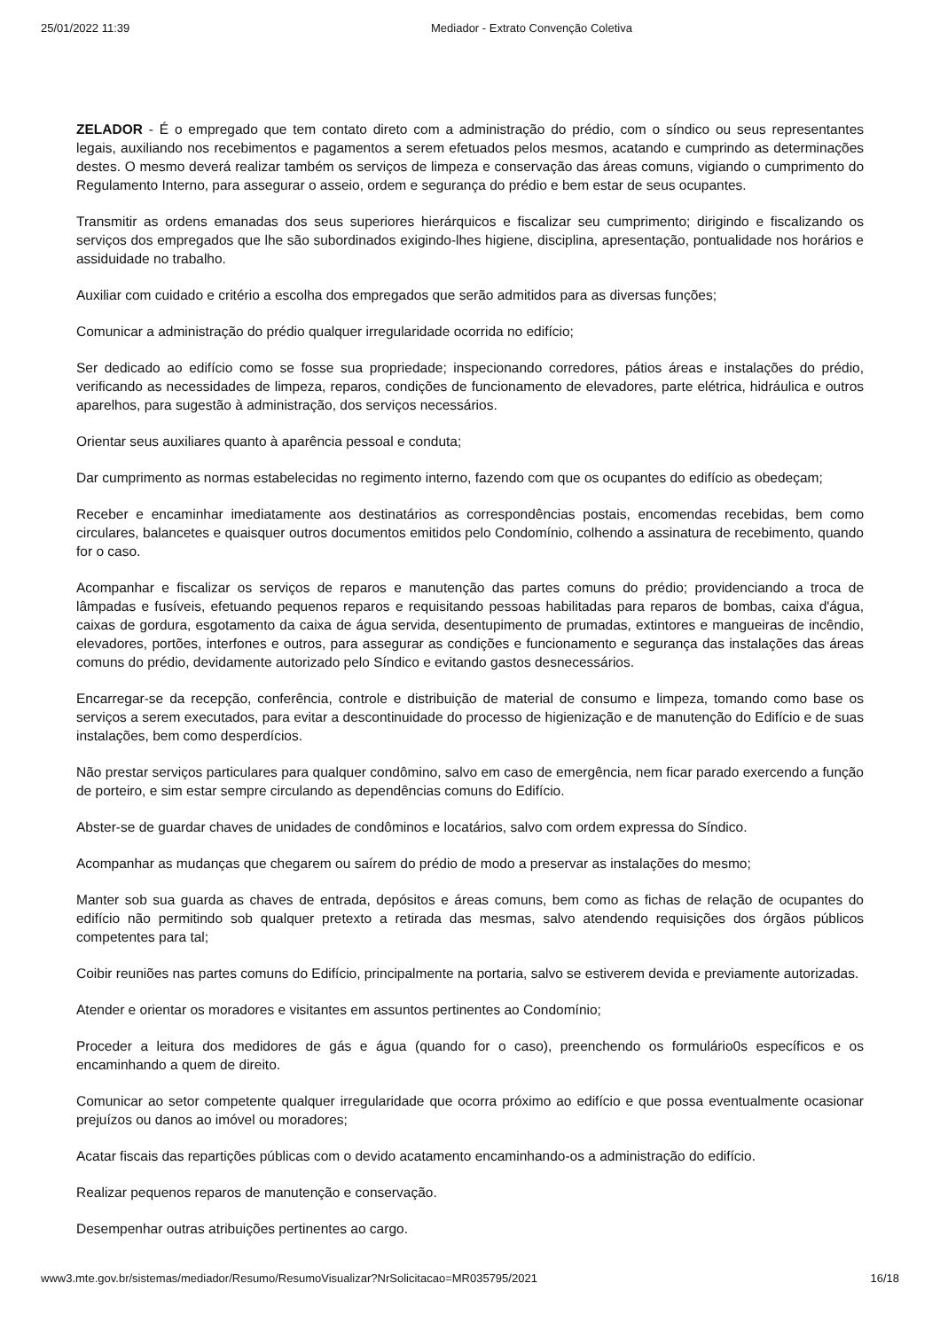25/01/2022 11:39 Mediador - Extrato Convenção Coletiva
ZELADOR - É o empregado que tem contato direto com a administração do prédio, com o síndico ou seus representantes legais, auxiliando nos recebimentos e pagamentos a serem efetuados pelos mesmos, acatando e cumprindo as determinações destes. O mesmo deverá realizar também os serviços de limpeza e conservação das áreas comuns, vigiando o cumprimento do Regulamento Interno, para assegurar o asseio, ordem e segurança do prédio e bem estar de seus ocupantes.
Transmitir as ordens emanadas dos seus superiores hierárquicos e fiscalizar seu cumprimento; dirigindo e fiscalizando os serviços dos empregados que lhe são subordinados exigindo-lhes higiene, disciplina, apresentação, pontualidade nos horários e assiduidade no trabalho.
Auxiliar com cuidado e critério a escolha dos empregados que serão admitidos para as diversas funções;
Comunicar a administração do prédio qualquer irregularidade ocorrida no edifício;
Ser dedicado ao edifício como se fosse sua propriedade; inspecionando corredores, pátios áreas e instalações do prédio, verificando as necessidades de limpeza, reparos, condições de funcionamento de elevadores, parte elétrica, hidráulica e outros aparelhos, para sugestão à administração, dos serviços necessários.
Orientar seus auxiliares quanto à aparência pessoal e conduta;
Dar cumprimento as normas estabelecidas no regimento interno, fazendo com que os ocupantes do edifício as obedeçam;
Receber e encaminhar imediatamente aos destinatários as correspondências postais, encomendas recebidas, bem como circulares, balancetes e quaisquer outros documentos emitidos pelo Condomínio, colhendo a assinatura de recebimento, quando for o caso.
Acompanhar e fiscalizar os serviços de reparos e manutenção das partes comuns do prédio; providenciando a troca de lâmpadas e fusíveis, efetuando pequenos reparos e requisitando pessoas habilitadas para reparos de bombas, caixa d'água, caixas de gordura, esgotamento da caixa de água servida, desentupimento de prumadas, extintores e mangueiras de incêndio, elevadores, portões, interfones e outros, para assegurar as condições e funcionamento e segurança das instalações das áreas comuns do prédio, devidamente autorizado pelo Síndico e evitando gastos desnecessários.
Encarregar-se da recepção, conferência, controle e distribuição de material de consumo e limpeza, tomando como base os serviços a serem executados, para evitar a descontinuidade do processo de higienização e de manutenção do Edifício e de suas instalações, bem como desperdícios.
Não prestar serviços particulares para qualquer condômino, salvo em caso de emergência, nem ficar parado exercendo a função de porteiro, e sim estar sempre circulando as dependências comuns do Edifício.
Abster-se de guardar chaves de unidades de condôminos e locatários, salvo com ordem expressa do Síndico.
Acompanhar as mudanças que chegarem ou saírem do prédio de modo a preservar as instalações do mesmo;
Manter sob sua guarda as chaves de entrada, depósitos e áreas comuns, bem como as fichas de relação de ocupantes do edifício não permitindo sob qualquer pretexto a retirada das mesmas, salvo atendendo requisições dos órgãos públicos competentes para tal;
Coibir reuniões nas partes comuns do Edifício, principalmente na portaria, salvo se estiverem devida e previamente autorizadas.
Atender e orientar os moradores e visitantes em assuntos pertinentes ao Condomínio;
Proceder a leitura dos medidores de gás e água (quando for o caso), preenchendo os formulário0s específicos e os encaminhando a quem de direito.
Comunicar ao setor competente qualquer irregularidade que ocorra próximo ao edifício e que possa eventualmente ocasionar prejuízos ou danos ao imóvel ou moradores;
Acatar fiscais das repartições públicas com o devido acatamento encaminhando-os a administração do edifício.
Realizar pequenos reparos de manutenção e conservação.
Desempenhar outras atribuições pertinentes ao cargo.
www3.mte.gov.br/sistemas/mediador/Resumo/ResumoVisualizar?NrSolicitacao=MR035795/2021 16/18